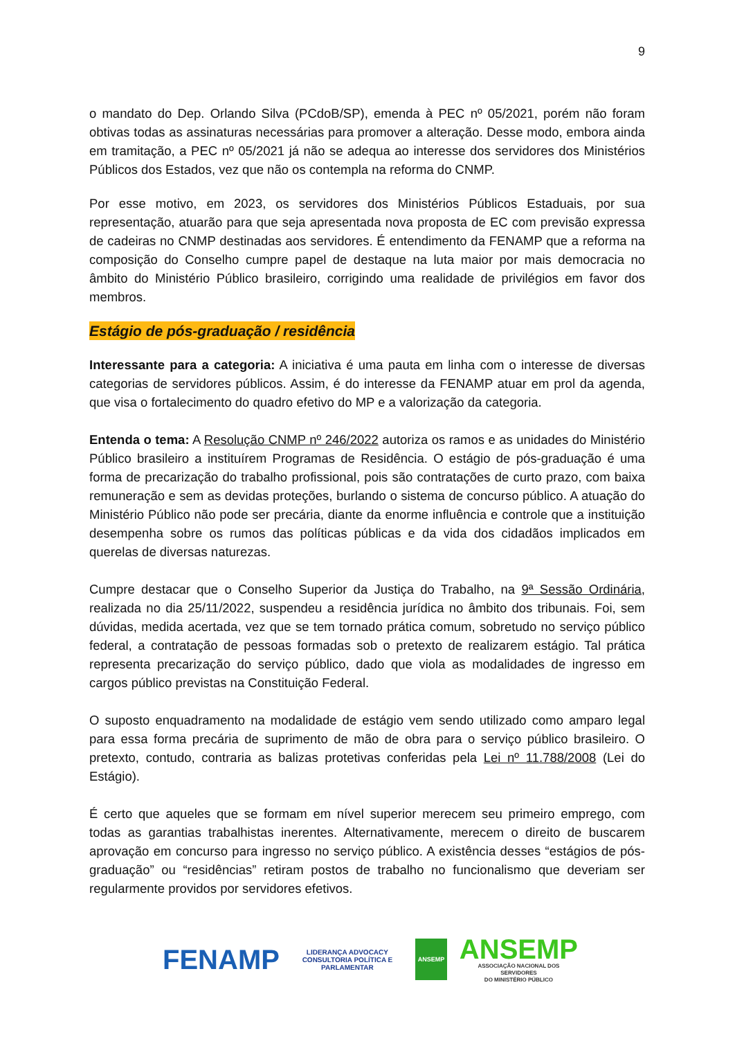9
o mandato do Dep. Orlando Silva (PCdoB/SP), emenda à PEC nº 05/2021, porém não foram obtivas todas as assinaturas necessárias para promover a alteração. Desse modo, embora ainda em tramitação, a PEC nº 05/2021 já não se adequa ao interesse dos servidores dos Ministérios Públicos dos Estados, vez que não os contempla na reforma do CNMP.
Por esse motivo, em 2023, os servidores dos Ministérios Públicos Estaduais, por sua representação, atuarão para que seja apresentada nova proposta de EC com previsão expressa de cadeiras no CNMP destinadas aos servidores. É entendimento da FENAMP que a reforma na composição do Conselho cumpre papel de destaque na luta maior por mais democracia no âmbito do Ministério Público brasileiro, corrigindo uma realidade de privilégios em favor dos membros.
Estágio de pós-graduação / residência
Interessante para a categoria: A iniciativa é uma pauta em linha com o interesse de diversas categorias de servidores públicos. Assim, é do interesse da FENAMP atuar em prol da agenda, que visa o fortalecimento do quadro efetivo do MP e a valorização da categoria.
Entenda o tema: A Resolução CNMP nº 246/2022 autoriza os ramos e as unidades do Ministério Público brasileiro a instituírem Programas de Residência. O estágio de pós-graduação é uma forma de precarização do trabalho profissional, pois são contratações de curto prazo, com baixa remuneração e sem as devidas proteções, burlando o sistema de concurso público. A atuação do Ministério Público não pode ser precária, diante da enorme influência e controle que a instituição desempenha sobre os rumos das políticas públicas e da vida dos cidadãos implicados em querelas de diversas naturezas.
Cumpre destacar que o Conselho Superior da Justiça do Trabalho, na 9ª Sessão Ordinária, realizada no dia 25/11/2022, suspendeu a residência jurídica no âmbito dos tribunais. Foi, sem dúvidas, medida acertada, vez que se tem tornado prática comum, sobretudo no serviço público federal, a contratação de pessoas formadas sob o pretexto de realizarem estágio. Tal prática representa precarização do serviço público, dado que viola as modalidades de ingresso em cargos público previstas na Constituição Federal.
O suposto enquadramento na modalidade de estágio vem sendo utilizado como amparo legal para essa forma precária de suprimento de mão de obra para o serviço público brasileiro. O pretexto, contudo, contraria as balizas protetivas conferidas pela Lei nº 11.788/2008 (Lei do Estágio).
É certo que aqueles que se formam em nível superior merecem seu primeiro emprego, com todas as garantias trabalhistas inerentes. Alternativamente, merecem o direito de buscarem aprovação em concurso para ingresso no serviço público. A existência desses “estágios de pós-graduação” ou “residências” retiram postos de trabalho no funcionalismo que deveriam ser regularmente providos por servidores efetivos.
FENAMP
LIDERANÇA ADVOCACY
CONSULTORIA POLÍTICA E PARLAMENTAR
ANSEMP
ANSEMP
ASSOCIAÇÃO NACIONAL DOS SERVIDORES
DO MINISTÉRIO PÚBLICO